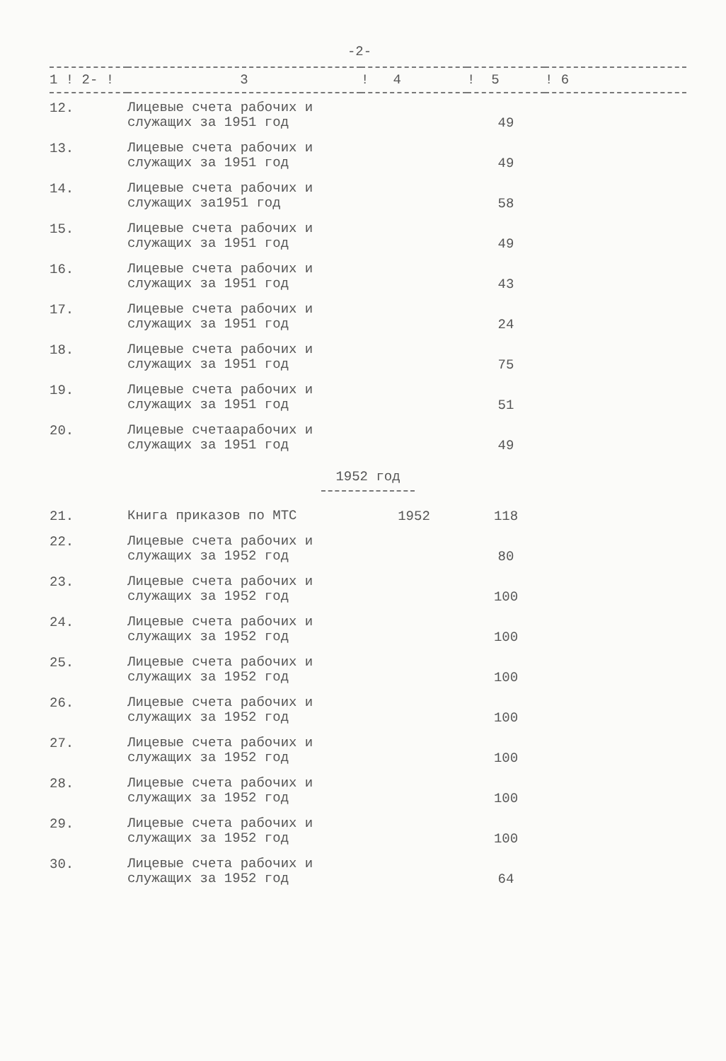-2-
| 1 ! 2- ! | 3 | ! 4 | ! 5 | ! 6 |
| --- | --- | --- | --- | --- |
| 12. | Лицевые счета рабочих и служащих за 1951 год | | 49 | |
| 13. | Лицевые счета рабочих и служащих за 1951 год | | 49 | |
| 14. | Лицевые счета рабочих и служащих за1951 год | | 58 | |
| 15. | Лицевые счета рабочих и служащих за 1951 год | | 49 | |
| 16. | Лицевые счета рабочих и служащих за 1951 год | | 43 | |
| 17. | Лицевые счета рабочих и служащих за 1951 год | | 24 | |
| 18. | Лицевые счета рабочих и служащих за 1951 год | | 75 | |
| 19. | Лицевые счета рабочих и служащих за 1951 год | | 51 | |
| 20. | Лицевые счетаарабочих и служащих за 1951 год | | 49 | |
| 1952 год | | | | |
| 21. | Книга приказов по МТС | 1952 | 118 | |
| 22. | Лицевые счета рабочих и служащих за 1952 год | | 80 | |
| 23. | Лицевые счета рабочих и служащих за 1952 год | | 100 | |
| 24. | Лицевые счета рабочих и служащих за 1952 год | | 100 | |
| 25. | Лицевые счета рабочих и служащих за 1952 год | | 100 | |
| 26. | Лицевые счета рабочих и служащих за 1952 год | | 100 | |
| 27. | Лицевые счета рабочих и служащих за 1952 год | | 100 | |
| 28. | Лицевые счета рабочих и служащих за 1952 год | | 100 | |
| 29. | Лицевые счета рабочих и служащих за 1952 год | | 100 | |
| 30. | Лицевые счета рабочих и служащих за 1952 год | | 64 | |